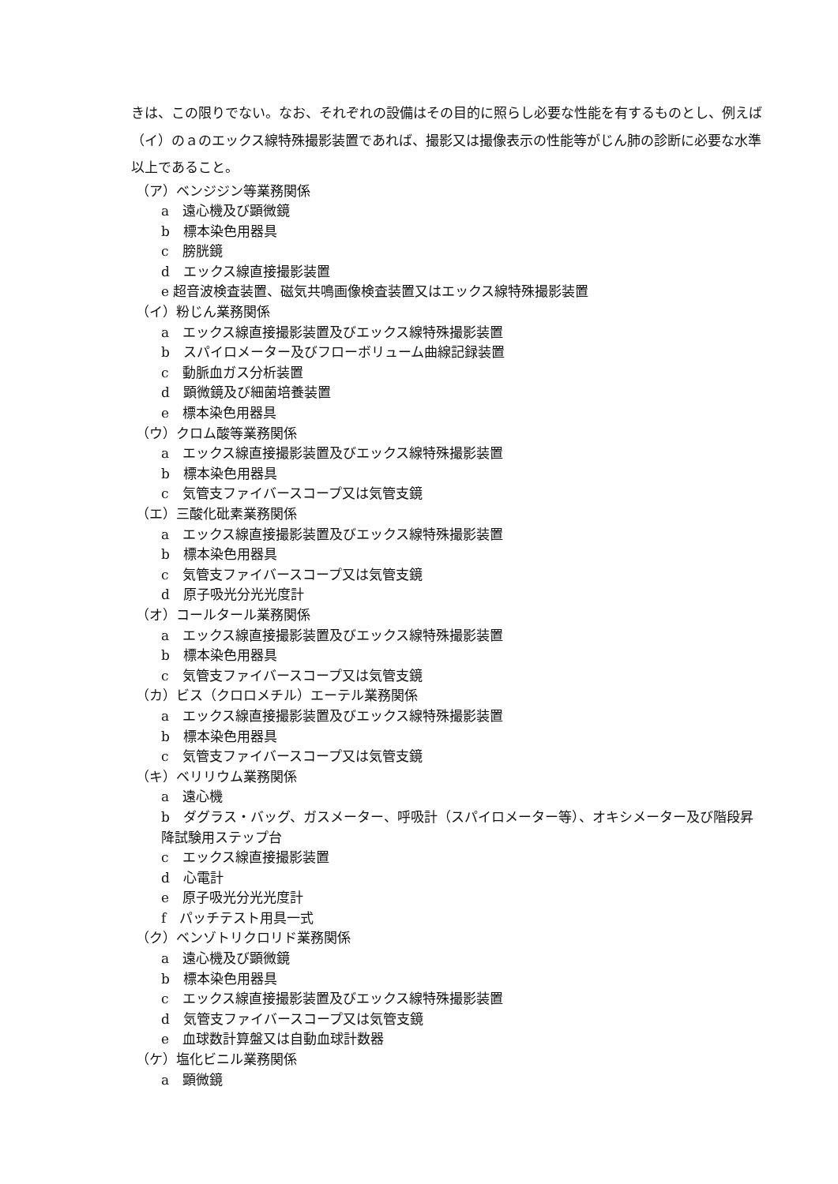きは、この限りでない。なお、それぞれの設備はその目的に照らし必要な性能を有するものとし、例えば（イ）のａのエックス線特殊撮影装置であれば、撮影又は撮像表示の性能等がじん肺の診断に必要な水準以上であること。
（ア）ベンジジン等業務関係
a　遠心機及び顕微鏡
b　標本染色用器具
c　膀胱鏡
d　エックス線直接撮影装置
e 超音波検査装置、磁気共鳴画像検査装置又はエックス線特殊撮影装置
（イ）粉じん業務関係
a　エックス線直接撮影装置及びエックス線特殊撮影装置
b　スパイロメーター及びフローボリューム曲線記録装置
c　動脈血ガス分析装置
d　顕微鏡及び細菌培養装置
e　標本染色用器具
（ウ）クロム酸等業務関係
a　エックス線直接撮影装置及びエックス線特殊撮影装置
b　標本染色用器具
c　気管支ファイバースコープ又は気管支鏡
（エ）三酸化砒素業務関係
a　エックス線直接撮影装置及びエックス線特殊撮影装置
b　標本染色用器具
c　気管支ファイバースコープ又は気管支鏡
d　原子吸光分光光度計
（オ）コールタール業務関係
a　エックス線直接撮影装置及びエックス線特殊撮影装置
b　標本染色用器具
c　気管支ファイバースコープ又は気管支鏡
（カ）ビス（クロロメチル）エーテル業務関係
a　エックス線直接撮影装置及びエックス線特殊撮影装置
b　標本染色用器具
c　気管支ファイバースコープ又は気管支鏡
（キ）ベリリウム業務関係
a　遠心機
b　ダグラス・バッグ、ガスメーター、呼吸計（スパイロメーター等）、オキシメーター及び階段昇降試験用ステップ台
c　エックス線直接撮影装置
d　心電計
e　原子吸光分光光度計
f　パッチテスト用具一式
（ク）ベンゾトリクロリド業務関係
a　遠心機及び顕微鏡
b　標本染色用器具
c　エックス線直接撮影装置及びエックス線特殊撮影装置
d　気管支ファイバースコープ又は気管支鏡
e　血球数計算盤又は自動血球計数器
（ケ）塩化ビニル業務関係
a　顕微鏡